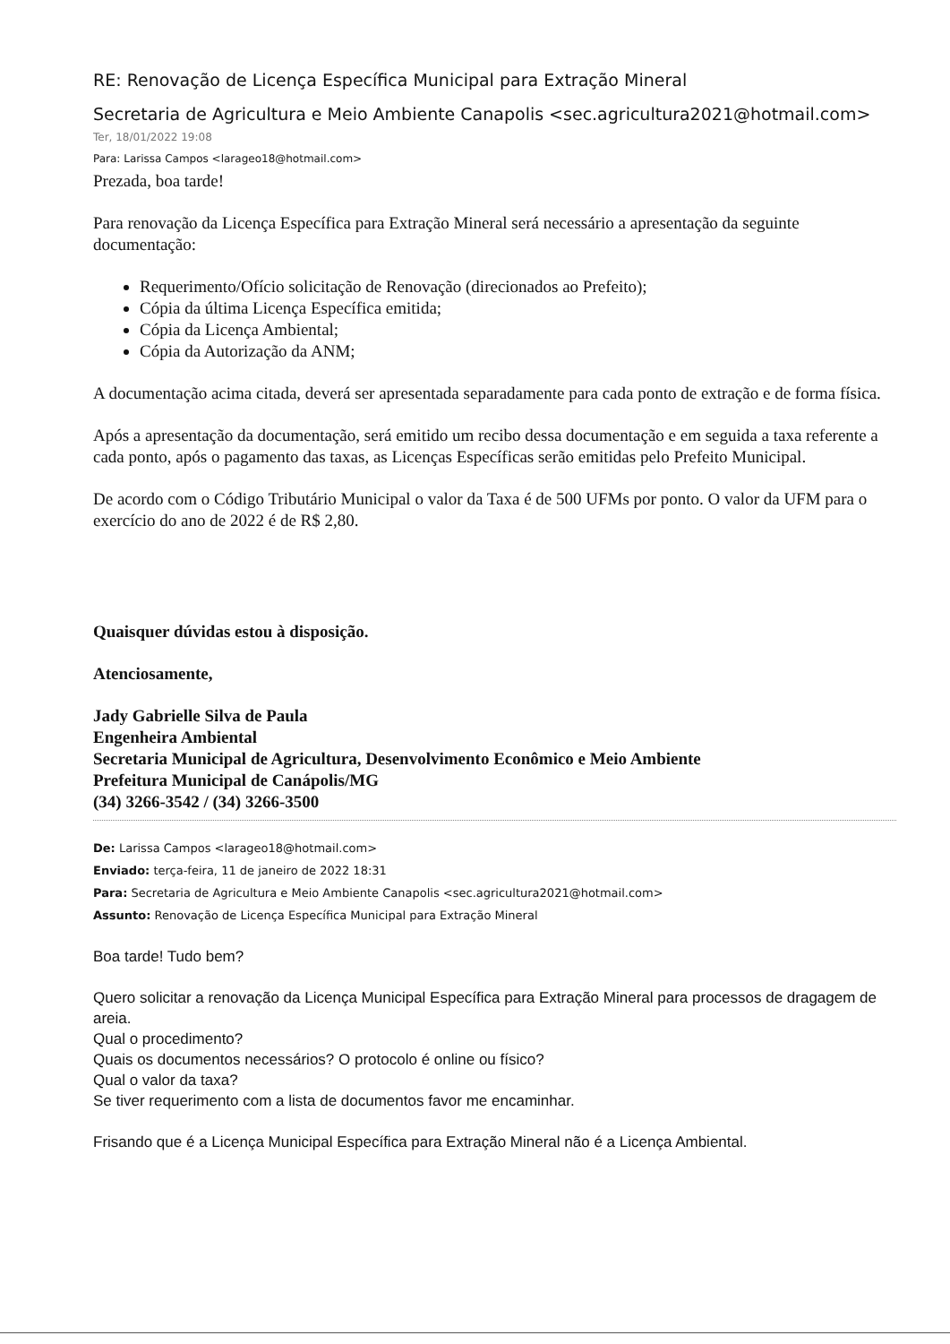RE: Renovação de Licença Específica Municipal para Extração Mineral
Secretaria de Agricultura e Meio Ambiente Canapolis <sec.agricultura2021@hotmail.com>
Ter, 18/01/2022 19:08
Para: Larissa Campos <larageo18@hotmail.com>
Prezada, boa tarde!
Para renovação da Licença Específica para Extração Mineral será necessário a apresentação da seguinte documentação:
Requerimento/Ofício solicitação de Renovação (direcionados ao Prefeito);
Cópia da última Licença Específica emitida;
Cópia da Licença Ambiental;
Cópia da Autorização da ANM;
A documentação acima citada, deverá ser apresentada separadamente para cada ponto de extração e de forma física.
Após a apresentação da documentação, será emitido um recibo dessa documentação e em seguida a taxa referente a cada ponto, após o pagamento das taxas, as Licenças Específicas serão emitidas pelo Prefeito Municipal.
De acordo com o Código Tributário Municipal o valor da Taxa é de 500 UFMs por ponto. O valor da UFM para o exercício do ano de 2022 é de R$ 2,80.
Quaisquer dúvidas estou à disposição.
Atenciosamente,
Jady Gabrielle Silva de Paula
Engenheira Ambiental
Secretaria Municipal de Agricultura, Desenvolvimento Econômico e Meio Ambiente
Prefeitura Municipal de Canápolis/MG
(34) 3266-3542 / (34) 3266-3500
De: Larissa Campos <larageo18@hotmail.com>
Enviado: terça-feira, 11 de janeiro de 2022 18:31
Para: Secretaria de Agricultura e Meio Ambiente Canapolis <sec.agricultura2021@hotmail.com>
Assunto: Renovação de Licença Específica Municipal para Extração Mineral
Boa tarde! Tudo bem?
Quero solicitar a renovação da Licença Municipal Específica para Extração Mineral para processos de dragagem de areia.
Qual o procedimento?
Quais os documentos necessários? O protocolo é online ou físico?
Qual o valor da taxa?
Se tiver requerimento com a lista de documentos favor me encaminhar.
Frisando que é a Licença Municipal Específica para Extração Mineral não é a Licença Ambiental.